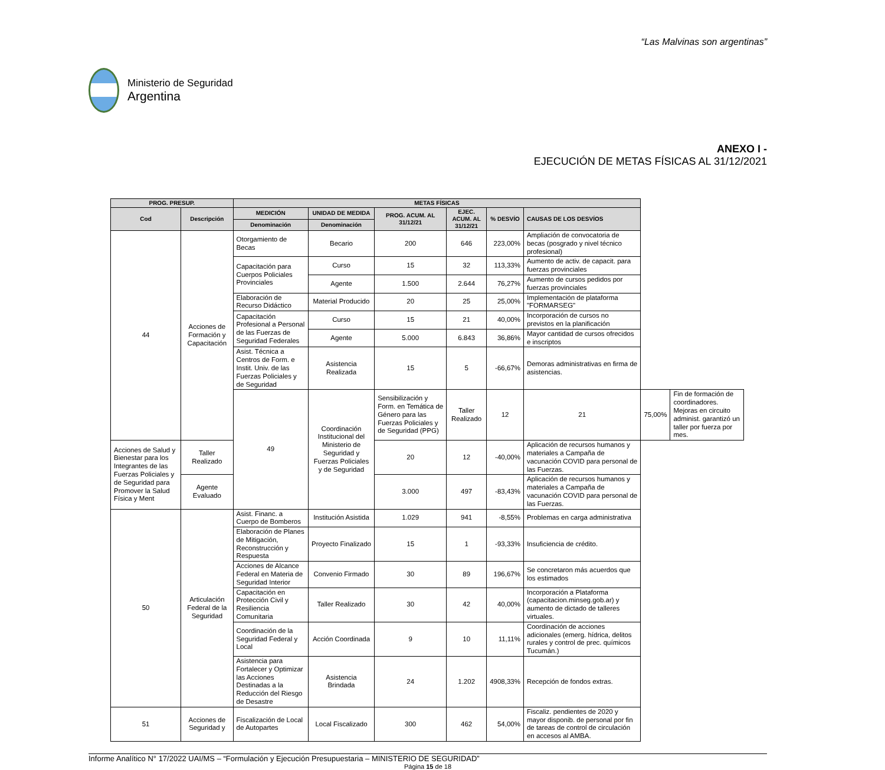“Las Malvinas son argentinas”
Ministerio de Seguridad
Argentina
ANEXO I -
EJECUCIÓN DE METAS FÍSICAS AL 31/12/2021
| PROG. PRESUP. | | METAS FÍSICAS | | | | | | | |
| --- | --- | --- | --- | --- | --- | --- | --- | --- | --- |
| Cod | Descripción | MEDICIÓN | UNIDAD DE MEDIDA | PROG. ACUM. AL 31/12/21 | EJEC. ACUM. AL 31/12/21 | % DESVÍO | CAUSAS DE LOS DESVÍOS | | |
| | | Denominación | Denominación | | | | | | |
| 44 | Acciones de Formación y Capacitación | Otorgamiento de Becas | Becario | 200 | 646 | 223,00% | Ampliación de convocatoria de becas (posgrado y nivel técnico profesional) | | |
| | | Capacitación para Cuerpos Policiales Provinciales | Curso | 15 | 32 | 113,33% | Aumento de activ. de capacit. para fuerzas provinciales | | |
| | | | Agente | 1.500 | 2.644 | 76,27% | Aumento de cursos pedidos por fuerzas provinciales | | |
| | | Elaboración de Recurso Didáctico | Material Producido | 20 | 25 | 25,00% | Implementación de plataforma "FORMARSEG" | | |
| | | Capacitación Profesional a Personal de las Fuerzas de Seguridad Federales | Curso | 15 | 21 | 40,00% | Incorporación de cursos no previstos en la planificación | | |
| | | | Agente | 5.000 | 6.843 | 36,86% | Mayor cantidad de cursos ofrecidos e inscriptos | | |
| | | Asist. Técnica a Centros de Form. e Instit. Univ. de las Fuerzas Policiales y de Seguridad | Asistencia Realizada | 15 | 5 | -66,67% | Demoras administrativas en firma de asistencias. | | |
| | | 49 | Coordinación Institucional del Ministerio de Seguridad y Fuerzas Policiales y de Seguridad | Sensibilización y Form. en Temática de Género para las Fuerzas Policiales y de Seguridad (PPG) | Taller Realizado | 12 | 21 | 75,00% | Fin de formación de coordinadores. Mejoras en circuito administ. garantizó un taller por fuerza por mes. |
| Acciones de Salud y Bienestar para los Integrantes de las Fuerzas Policiales y de Seguridad para Promover la Salud Física y Ment | Taller Realizado | | | 20 | 12 | -40,00% | Aplicación de recursos humanos y materiales a Campaña de vacunación COVID para personal de las Fuerzas. | | |
| | Agente Evaluado | | | 3.000 | 497 | -83,43% | Aplicación de recursos humanos y materiales a Campaña de vacunación COVID para personal de las Fuerzas. | | |
| 50 | Articulación Federal de la Seguridad | Asist. Financ. a Cuerpo de Bomberos | Institución Asistida | 1.029 | 941 | -8,55% | Problemas en carga administrativa | | |
| | | Elaboración de Planes de Mitigación, Reconstrucción y Respuesta | Proyecto Finalizado | 15 | 1 | -93,33% | Insuficiencia de crédito. | | |
| | | Acciones de Alcance Federal en Materia de Seguridad Interior | Convenio Firmado | 30 | 89 | 196,67% | Se concretaron más acuerdos que los estimados | | |
| | | Capacitación en Protección Civil y Resiliencia Comunitaria | Taller Realizado | 30 | 42 | 40,00% | Incorporación a Plataforma (capacitacion.minseg.gob.ar) y aumento de dictado de talleres virtuales. | | |
| | | Coordinación de la Seguridad Federal y Local | Acción Coordinada | 9 | 10 | 11,11% | Coordinación de acciones adicionales (emerg. hídrica, delitos rurales y control de prec. químicos Tucumán.) | | |
| | | Asistencia para Fortalecer y Optimizar las Acciones Destinadas a la Reducción del Riesgo de Desastre | Asistencia Brindada | 24 | 1.202 | 4908,33% | Recepción de fondos extras. | | |
| 51 | Acciones de Seguridad y | Fiscalización de Local de Autopartes | Local Fiscalizado | 300 | 462 | 54,00% | Fiscaliz. pendientes de 2020 y mayor disponib. de personal por fin de tareas de control de circulación en accesos al AMBA. | | |
Informe Analítico N° 17/2022 UAI/MS – “Formulación y Ejecución Presupuestaria – MINISTERIO DE SEGURIDAD”
Página 15 de 18